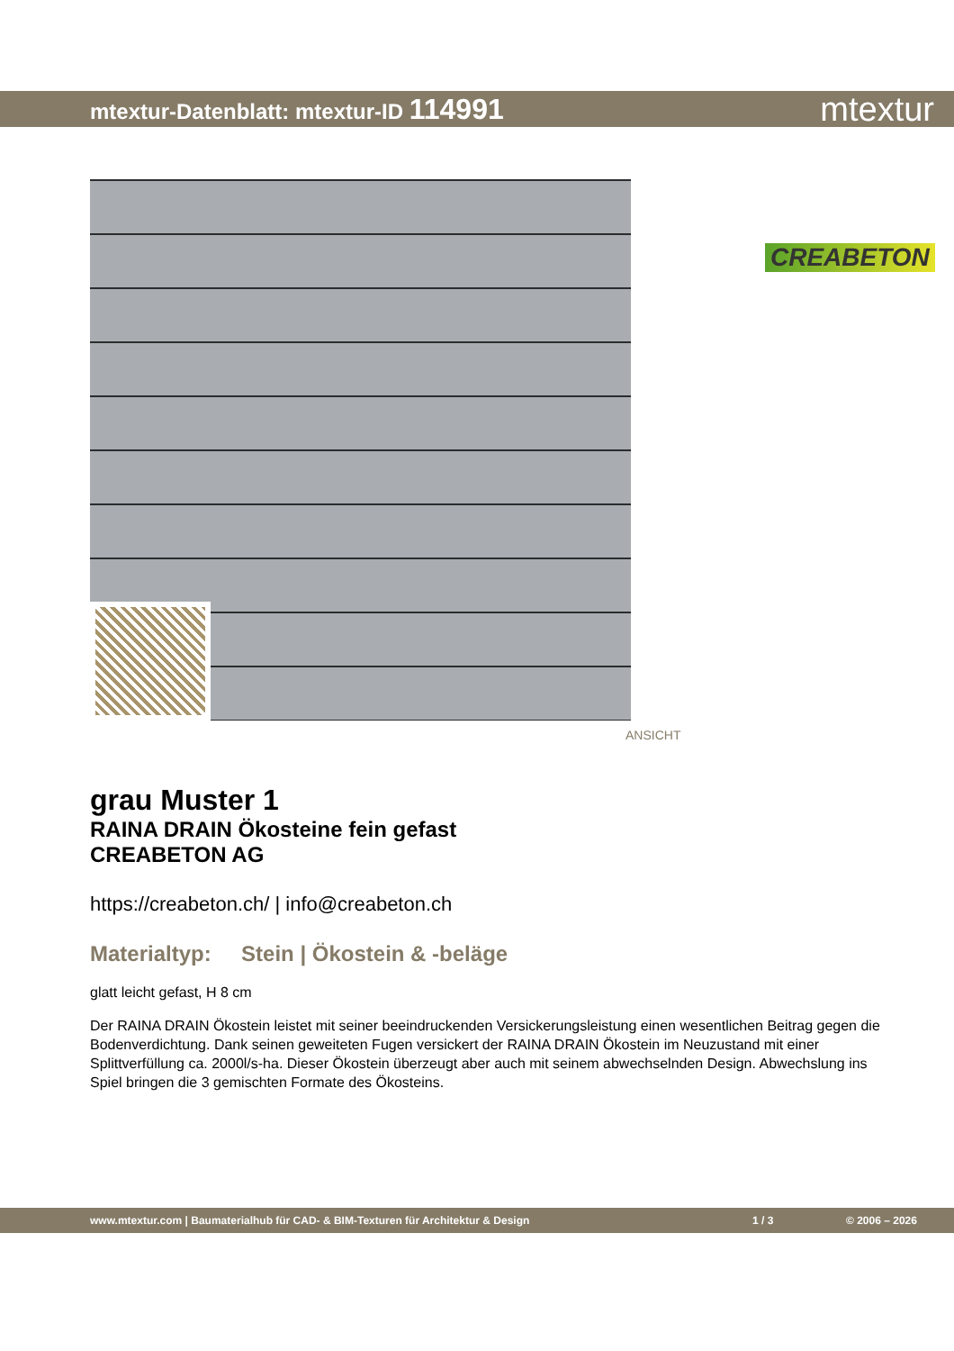mtextur-Datenblatt: mtextur-ID 114991
mtextur
CREABETON
ANSICHT
grau Muster 1
RAINA DRAIN Ökosteine fein gefast
CREABETON AG
https://creabeton.ch/ | info@creabeton.ch
Materialtyp: Stein | Ökostein & -beläge
glatt leicht gefast, H 8 cm
Der RAINA DRAIN Ökostein leistet mit seiner beeindruckenden Versickerungsleistung einen wesentlichen Beitrag gegen die Bodenverdichtung. Dank seinen geweiteten Fugen versickert der RAINA DRAIN Ökostein im Neuzustand mit einer Splittverfüllung ca. 2000l/s-ha. Dieser Ökostein überzeugt aber auch mit seinem abwechselnden Design. Abwechslung ins Spiel bringen die 3 gemischten Formate des Ökosteins.
www.mtextur.com | Baumaterialhub für CAD- & BIM-Texturen für Architektur & Design 1 / 3 © 2006 – 2026